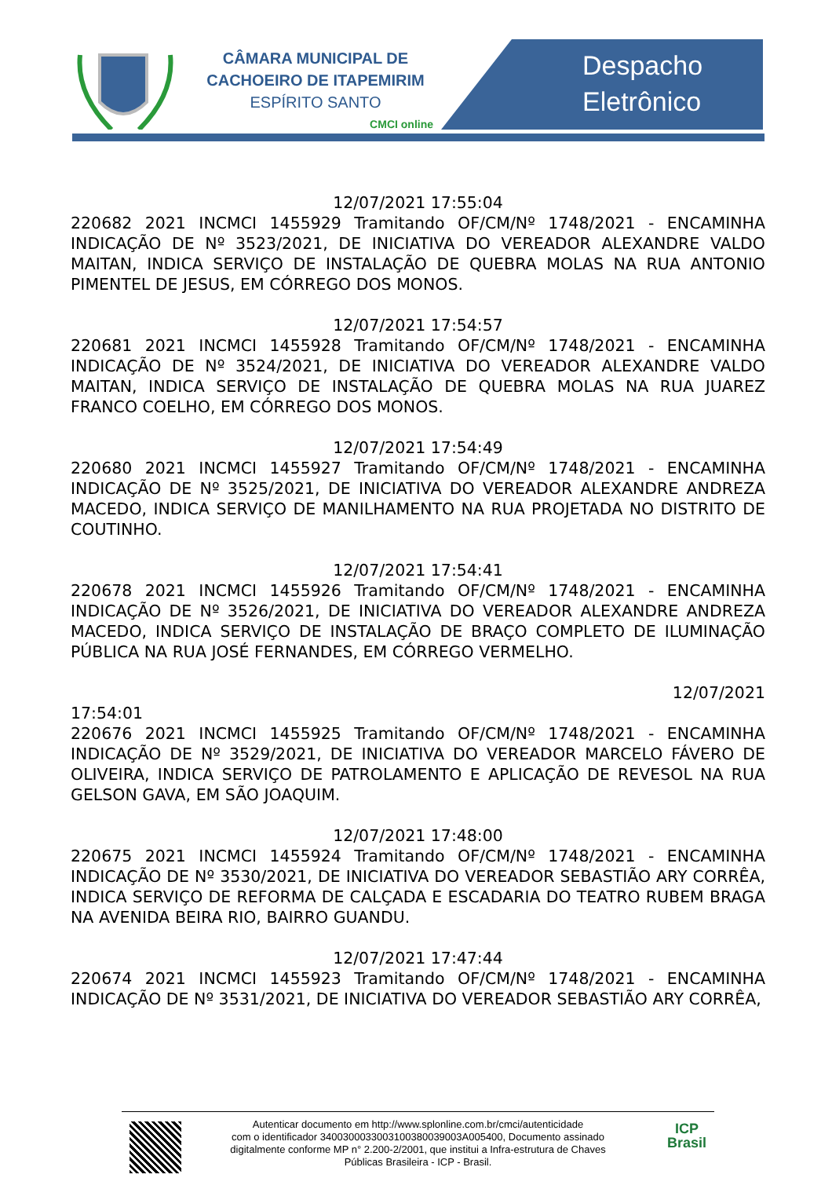CÂMARA MUNICIPAL DE
CACHOEIRO DE ITAPEMIRIM
ESPÍRITO SANTO
CMCI online
Despacho
Eletrônico
12/07/2021 17:55:04
220682 2021 INCMCI 1455929 Tramitando OF/CM/Nº 1748/2021 - ENCAMINHA INDICAÇÃO DE Nº 3523/2021, DE INICIATIVA DO VEREADOR ALEXANDRE VALDO MAITAN, INDICA SERVIÇO DE INSTALAÇÃO DE QUEBRA MOLAS NA RUA ANTONIO PIMENTEL DE JESUS, EM CÓRREGO DOS MONOS.
12/07/2021 17:54:57
220681 2021 INCMCI 1455928 Tramitando OF/CM/Nº 1748/2021 - ENCAMINHA INDICAÇÃO DE Nº 3524/2021, DE INICIATIVA DO VEREADOR ALEXANDRE VALDO MAITAN, INDICA SERVIÇO DE INSTALAÇÃO DE QUEBRA MOLAS NA RUA JUAREZ FRANCO COELHO, EM CÓRREGO DOS MONOS.
12/07/2021 17:54:49
220680 2021 INCMCI 1455927 Tramitando OF/CM/Nº 1748/2021 - ENCAMINHA INDICAÇÃO DE Nº 3525/2021, DE INICIATIVA DO VEREADOR ALEXANDRE ANDREZA MACEDO, INDICA SERVIÇO DE MANILHAMENTO NA RUA PROJETADA NO DISTRITO DE COUTINHO.
12/07/2021 17:54:41
220678 2021 INCMCI 1455926 Tramitando OF/CM/Nº 1748/2021 - ENCAMINHA INDICAÇÃO DE Nº 3526/2021, DE INICIATIVA DO VEREADOR ALEXANDRE ANDREZA MACEDO, INDICA SERVIÇO DE INSTALAÇÃO DE BRAÇO COMPLETO DE ILUMINAÇÃO PÚBLICA NA RUA JOSÉ FERNANDES, EM CÓRREGO VERMELHO.
12/07/2021
17:54:01
220676 2021 INCMCI 1455925 Tramitando OF/CM/Nº 1748/2021 - ENCAMINHA INDICAÇÃO DE Nº 3529/2021, DE INICIATIVA DO VEREADOR MARCELO FÁVERO DE OLIVEIRA, INDICA SERVIÇO DE PATROLAMENTO E APLICAÇÃO DE REVESOL NA RUA GELSON GAVA, EM SÃO JOAQUIM.
12/07/2021 17:48:00
220675 2021 INCMCI 1455924 Tramitando OF/CM/Nº 1748/2021 - ENCAMINHA INDICAÇÃO DE Nº 3530/2021, DE INICIATIVA DO VEREADOR SEBASTIÃO ARY CORRÊA, INDICA SERVIÇO DE REFORMA DE CALÇADA E ESCADARIA DO TEATRO RUBEM BRAGA NA AVENIDA BEIRA RIO, BAIRRO GUANDU.
12/07/2021 17:47:44
220674 2021 INCMCI 1455923 Tramitando OF/CM/Nº 1748/2021 - ENCAMINHA INDICAÇÃO DE Nº 3531/2021, DE INICIATIVA DO VEREADOR SEBASTIÃO ARY CORRÊA,
Autenticar documento em http://www.splonline.com.br/cmci/autenticidade
com o identificador 340030003300310038003900​3A005400, Documento assinado
digitalmente conforme MP n° 2.200-2/2001, que institui a Infra-estrutura de Chaves
Públicas Brasileira - ICP - Brasil.
ICP
Brasil